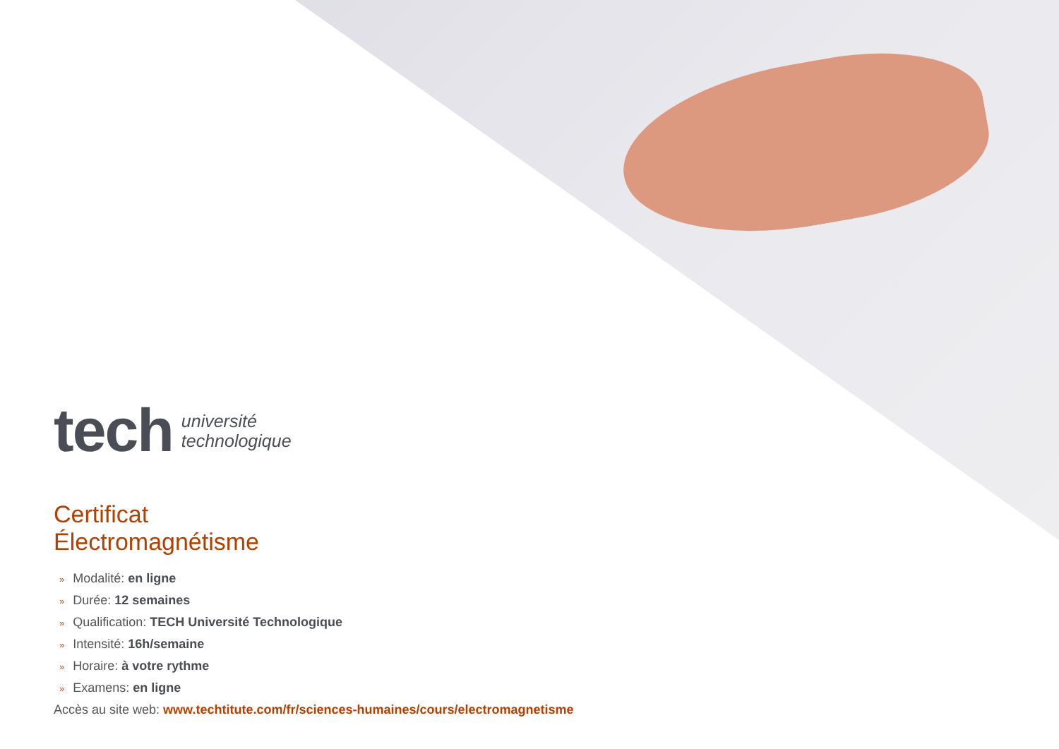tech
université
technologique
Certificat
Électromagnétisme
» Modalité: en ligne
» Durée: 12 semaines
» Qualification: TECH Université Technologique
» Intensité: 16h/semaine
» Horaire: à votre rythme
» Examens: en ligne
Accès au site web: www.techtitute.com/fr/sciences-humaines/cours/electromagnetisme